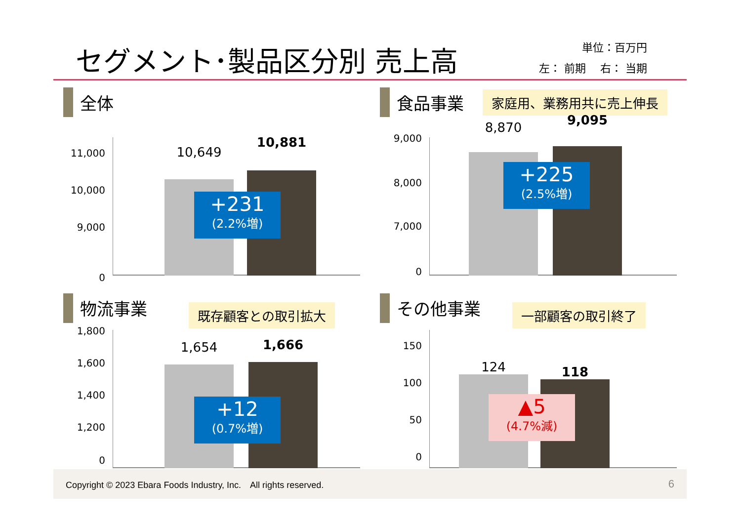セグメント･製品区分別 売上高
単位：百万円
左： 前期　 右： 当期
全体
11,000
10,000
9,000
0
10,649
10,881
+231
(2.2%増)
食品事業
家庭用、業務用共に売上伸長
9,000
8,000
7,000
0
8,870 9,095
+225
(2.5%増)
物流事業
既存顧客との取引拡大
1,800
1,600
1,400
1,200
0
1,654 1,666
+12
(0.7%増)
その他事業
一部顧客の取引終了
150
100
50
0
124 118
▲5
(4.7%減)
Copyright © 2023 Ebara Foods Industry, Inc.　All rights reserved. 6